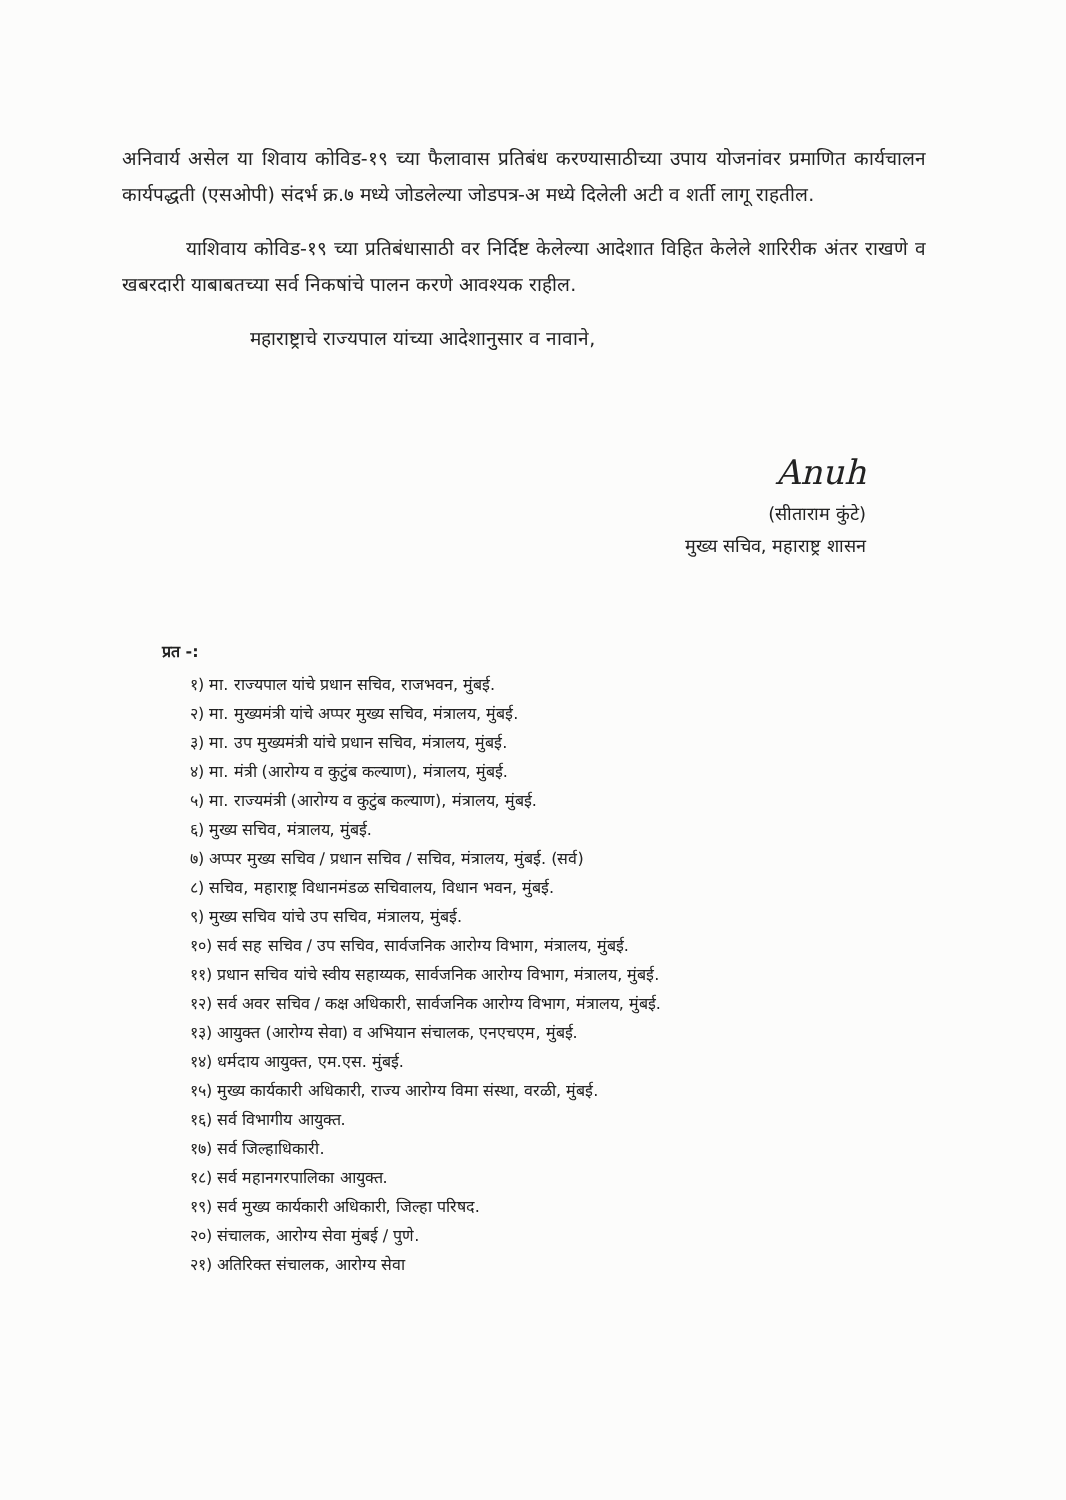अनिवार्य असेल या शिवाय कोविड-१९ च्या फैलावास प्रतिबंध करण्यासाठीच्या उपाय योजनांवर प्रमाणित कार्यचालन कार्यपद्धती (एसओपी) संदर्भ क्र.७ मध्ये जोडलेल्या जोडपत्र-अ मध्ये दिलेली अटी व शर्ती लागू राहतील.
याशिवाय कोविड-१९ च्या प्रतिबंधासाठी वर निर्दिष्ट केलेल्या आदेशात विहित केलेले शारिरीक अंतर राखणे व खबरदारी याबाबतच्या सर्व निकषांचे पालन करणे आवश्यक राहील.
महाराष्ट्राचे राज्यपाल यांच्या आदेशानुसार व नावाने,
Anuh
(सीताराम कुंटे)
मुख्य सचिव, महाराष्ट्र शासन
प्रत -:
१) मा. राज्यपाल यांचे प्रधान सचिव, राजभवन, मुंबई.
२) मा. मुख्यमंत्री यांचे अप्पर मुख्य सचिव, मंत्रालय, मुंबई.
३) मा. उप मुख्यमंत्री यांचे प्रधान सचिव, मंत्रालय, मुंबई.
४) मा. मंत्री (आरोग्य व कुटुंब कल्याण), मंत्रालय, मुंबई.
५) मा. राज्यमंत्री (आरोग्य व कुटुंब कल्याण), मंत्रालय, मुंबई.
६) मुख्य सचिव, मंत्रालय, मुंबई.
७) अप्पर मुख्य सचिव / प्रधान सचिव / सचिव, मंत्रालय, मुंबई. (सर्व)
८) सचिव, महाराष्ट्र विधानमंडळ सचिवालय, विधान भवन, मुंबई.
९) मुख्य सचिव यांचे उप सचिव, मंत्रालय, मुंबई.
१०) सर्व सह सचिव / उप सचिव, सार्वजनिक आरोग्य विभाग, मंत्रालय, मुंबई.
११) प्रधान सचिव यांचे स्वीय सहाय्यक, सार्वजनिक आरोग्य विभाग, मंत्रालय, मुंबई.
१२) सर्व अवर सचिव / कक्ष अधिकारी, सार्वजनिक आरोग्य विभाग, मंत्रालय, मुंबई.
१३) आयुक्त (आरोग्य सेवा) व अभियान संचालक, एनएचएम, मुंबई.
१४) धर्मदाय आयुक्त, एम.एस. मुंबई.
१५) मुख्य कार्यकारी अधिकारी, राज्य आरोग्य विमा संस्था, वरळी, मुंबई.
१६) सर्व विभागीय आयुक्त.
१७) सर्व जिल्हाधिकारी.
१८) सर्व महानगरपालिका आयुक्त.
१९) सर्व मुख्य कार्यकारी अधिकारी, जिल्हा परिषद.
२०) संचालक, आरोग्य सेवा मुंबई / पुणे.
२१) अतिरिक्त संचालक, आरोग्य सेवा